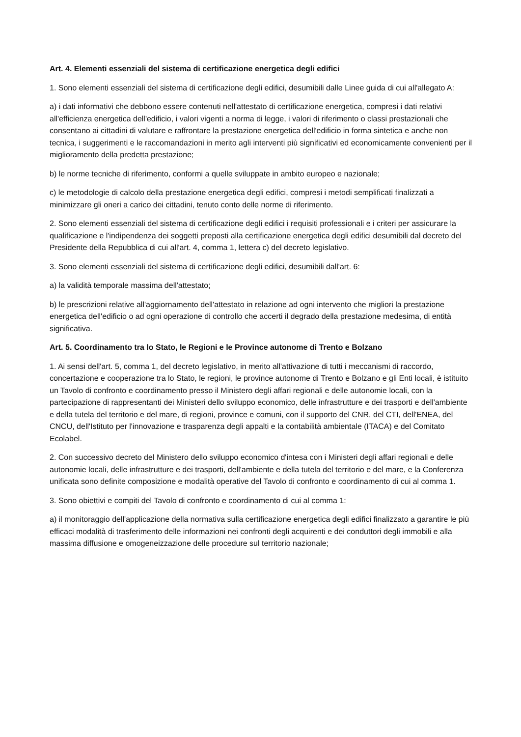Art. 4. Elementi essenziali del sistema di certificazione energetica degli edifici
1. Sono elementi essenziali del sistema di certificazione degli edifici, desumibili dalle Linee guida di cui all'allegato A:
a) i dati informativi che debbono essere contenuti nell'attestato di certificazione energetica, compresi i dati relativi all'efficienza energetica dell'edificio, i valori vigenti a norma di legge, i valori di riferimento o classi prestazionali che consentano ai cittadini di valutare e raffrontare la prestazione energetica dell'edificio in forma sintetica e anche non tecnica, i suggerimenti e le raccomandazioni in merito agli interventi più significativi ed economicamente convenienti per il miglioramento della predetta prestazione;
b) le norme tecniche di riferimento, conformi a quelle sviluppate in ambito europeo e nazionale;
c) le metodologie di calcolo della prestazione energetica degli edifici, compresi i metodi semplificati finalizzati a minimizzare gli oneri a carico dei cittadini, tenuto conto delle norme di riferimento.
2. Sono elementi essenziali del sistema di certificazione degli edifici i requisiti professionali e i criteri per assicurare la qualificazione e l'indipendenza dei soggetti preposti alla certificazione energetica degli edifici desumibili dal decreto del Presidente della Repubblica di cui all'art. 4, comma 1, lettera c) del decreto legislativo.
3. Sono elementi essenziali del sistema di certificazione degli edifici, desumibili dall'art. 6:
a) la validità temporale massima dell'attestato;
b) le prescrizioni relative all'aggiornamento dell'attestato in relazione ad ogni intervento che migliori la prestazione energetica dell'edificio o ad ogni operazione di controllo che accerti il degrado della prestazione medesima, di entità significativa.
Art. 5. Coordinamento tra lo Stato, le Regioni e le Province autonome di Trento e Bolzano
1. Ai sensi dell'art. 5, comma 1, del decreto legislativo, in merito all'attivazione di tutti i meccanismi di raccordo, concertazione e cooperazione tra lo Stato, le regioni, le province autonome di Trento e Bolzano e gli Enti locali, è istituito un Tavolo di confronto e coordinamento presso il Ministero degli affari regionali e delle autonomie locali, con la partecipazione di rappresentanti dei Ministeri dello sviluppo economico, delle infrastrutture e dei trasporti e dell'ambiente e della tutela del territorio e del mare, di regioni, province e comuni, con il supporto del CNR, del CTI, dell'ENEA, del CNCU, dell'Istituto per l'innovazione e trasparenza degli appalti e la contabilità ambientale (ITACA) e del Comitato Ecolabel.
2. Con successivo decreto del Ministero dello sviluppo economico d'intesa con i Ministeri degli affari regionali e delle autonomie locali, delle infrastrutture e dei trasporti, dell'ambiente e della tutela del territorio e del mare, e la Conferenza unificata sono definite composizione e modalità operative del Tavolo di confronto e coordinamento di cui al comma 1.
3. Sono obiettivi e compiti del Tavolo di confronto e coordinamento di cui al comma 1:
a) il monitoraggio dell'applicazione della normativa sulla certificazione energetica degli edifici finalizzato a garantire le più efficaci modalità di trasferimento delle informazioni nei confronti degli acquirenti e dei conduttori degli immobili e alla massima diffusione e omogeneizzazione delle procedure sul territorio nazionale;